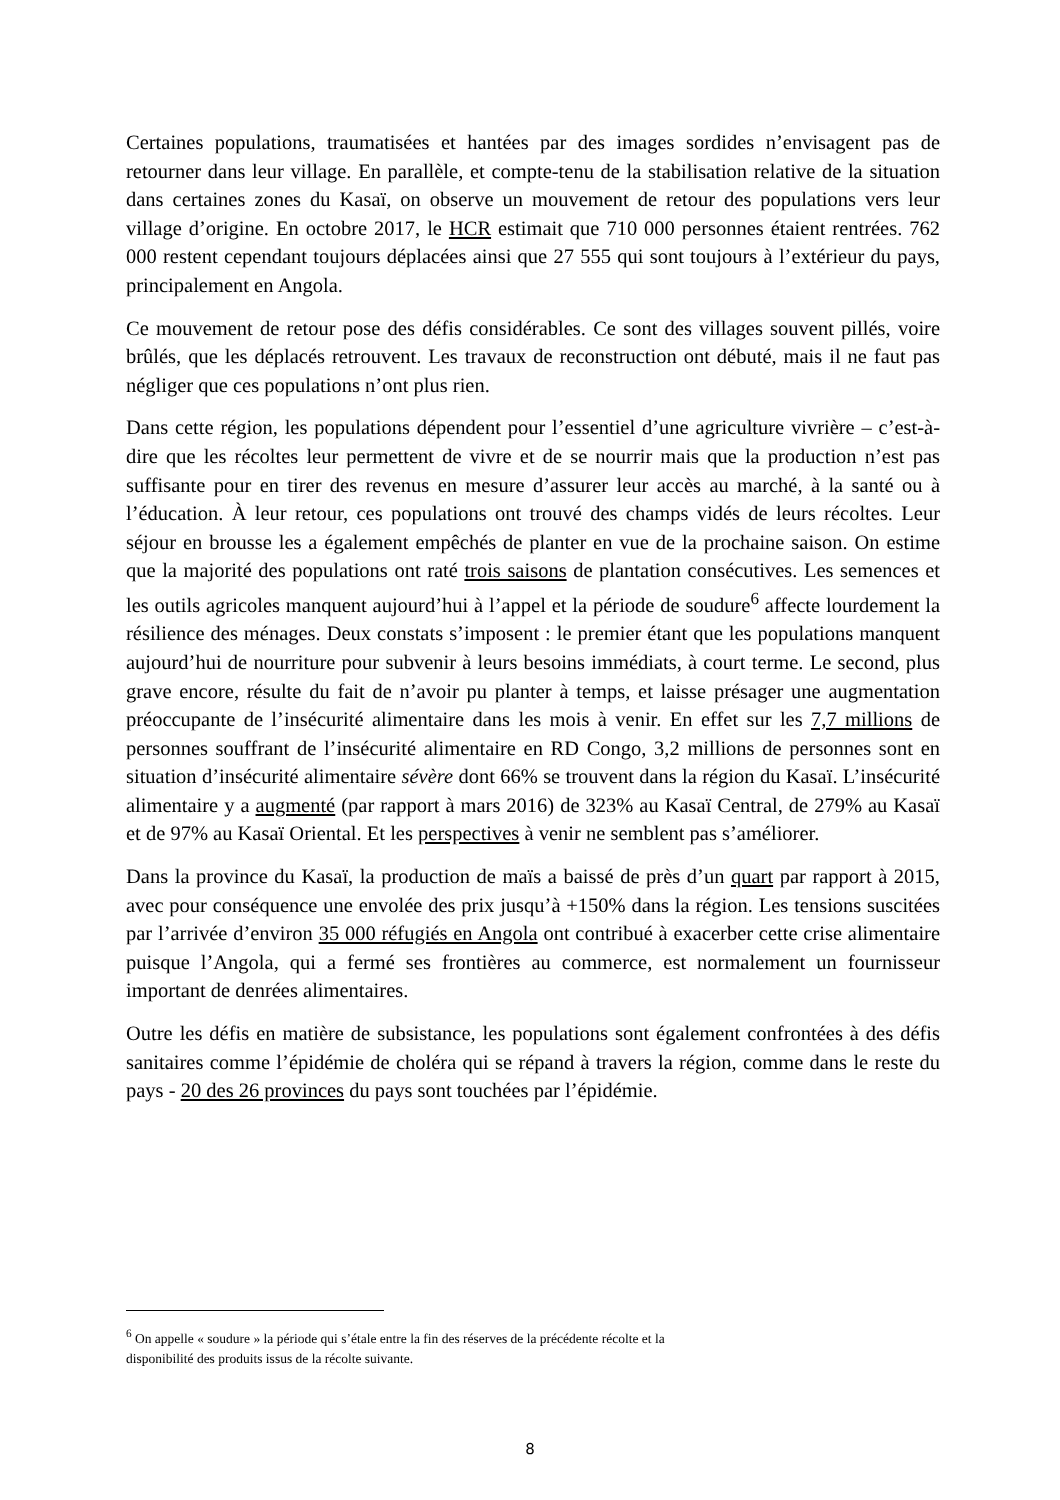Certaines populations, traumatisées et hantées par des images sordides n’envisagent pas de retourner dans leur village. En parallèle, et compte-tenu de la stabilisation relative de la situation dans certaines zones du Kasaï, on observe un mouvement de retour des populations vers leur village d’origine. En octobre 2017, le HCR estimait que 710 000 personnes étaient rentrées. 762 000 restent cependant toujours déplacées ainsi que 27 555 qui sont toujours à l’extérieur du pays, principalement en Angola.
Ce mouvement de retour pose des défis considérables. Ce sont des villages souvent pillés, voire brûlés, que les déplacés retrouvent. Les travaux de reconstruction ont débuté, mais il ne faut pas négliger que ces populations n’ont plus rien.
Dans cette région, les populations dépendent pour l’essentiel d’une agriculture vivrière – c’est-à-dire que les récoltes leur permettent de vivre et de se nourrir mais que la production n’est pas suffisante pour en tirer des revenus en mesure d’assurer leur accès au marché, à la santé ou à l’éducation. À leur retour, ces populations ont trouvé des champs vidés de leurs récoltes. Leur séjour en brousse les a également empêchés de planter en vue de la prochaine saison. On estime que la majorité des populations ont raté trois saisons de plantation consécutives. Les semences et les outils agricoles manquent aujourd’hui à l’appel et la période de soudure<sup>6</sup> affecte lourdement la résilience des ménages. Deux constats s’imposent : le premier étant que les populations manquent aujourd’hui de nourriture pour subvenir à leurs besoins immédiats, à court terme. Le second, plus grave encore, résulte du fait de n’avoir pu planter à temps, et laisse présager une augmentation préoccupante de l’insécurité alimentaire dans les mois à venir. En effet sur les 7,7 millions de personnes souffrant de l’insécurité alimentaire en RD Congo, 3,2 millions de personnes sont en situation d’insécurité alimentaire sévère dont 66% se trouvent dans la région du Kasaï. L’insécurité alimentaire y a augmenté (par rapport à mars 2016) de 323% au Kasaï Central, de 279% au Kasaï et de 97% au Kasaï Oriental. Et les perspectives à venir ne semblent pas s’améliorer.
Dans la province du Kasaï, la production de maïs a baissé de près d’un quart par rapport à 2015, avec pour conséquence une envolée des prix jusqu’à +150% dans la région. Les tensions suscitées par l’arrivée d’environ 35 000 réfugiés en Angola ont contribué à exacerber cette crise alimentaire puisque l’Angola, qui a fermé ses frontières au commerce, est normalement un fournisseur important de denrées alimentaires.
Outre les défis en matière de subsistance, les populations sont également confrontées à des défis sanitaires comme l’épidémie de choléra qui se répand à travers la région, comme dans le reste du pays - 20 des 26 provinces du pays sont touchées par l’épidémie.
<sup>6</sup> On appelle « soudure » la période qui s’étale entre la fin des réserves de la précédente récolte et la
disponibilité des produits issus de la récolte suivante.
8